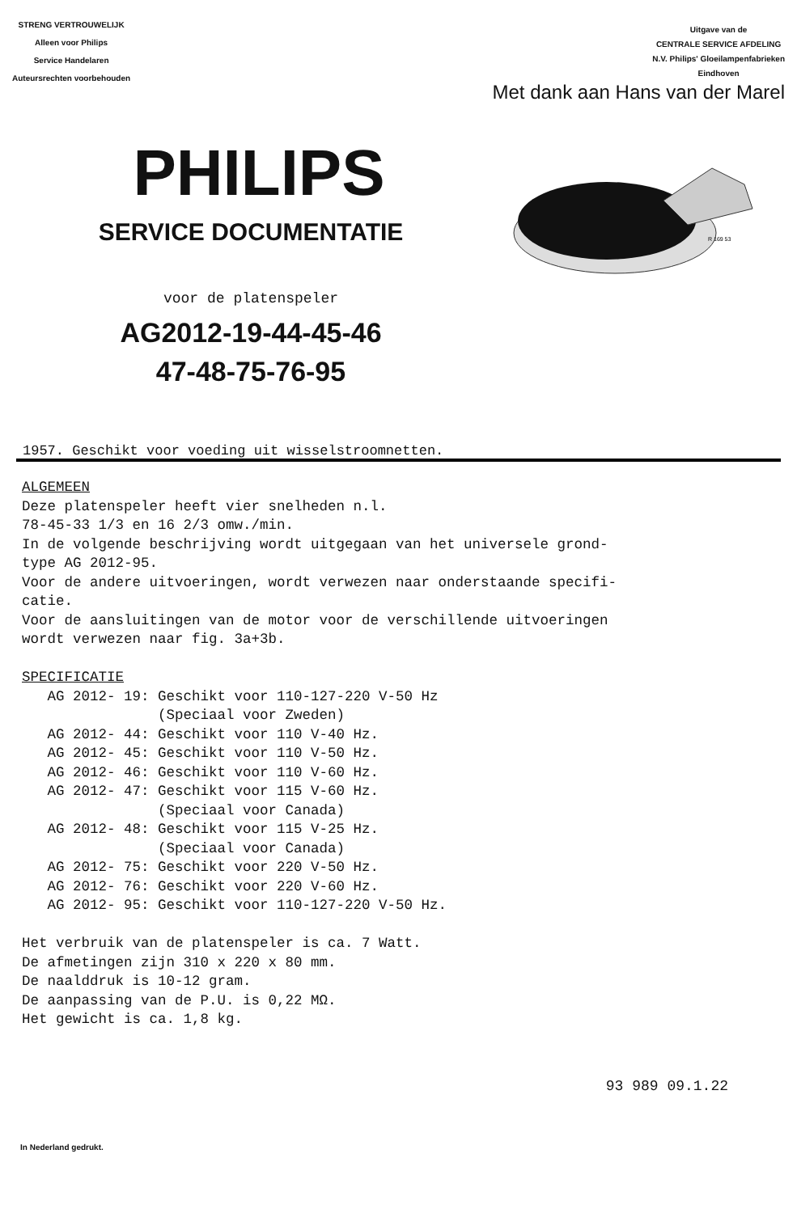STRENG VERTROUWELIJK
Alleen voor Philips
Service Handelaren
Auteursrechten voorbehouden
Uitgave van de
CENTRALE SERVICE AFDELING
N.V. Philips' Gloeilampenfabrieken
Eindhoven
Met dank aan Hans van der Marel
PHILIPS
SERVICE DOCUMENTATIE
voor de platenspeler
AG2012-19-44-45-46
47-48-75-76-95
R 169 53
1957. Geschikt voor voeding uit wisselstroomnetten.
ALGEMEEN Deze platenspeler heeft vier snelheden n.l. 78-45-33 1/3 en 16 2/3 omw./min. In de volgende beschrijving wordt uitgegaan van het universele grond- type AG 2012-95. Voor de andere uitvoeringen, wordt verwezen naar onderstaande specifi- catie. Voor de aansluitingen van de motor voor de verschillende uitvoeringen wordt verwezen naar fig. 3a+3b. SPECIFICATIE AG 2012- 19: Geschikt voor 110-127-220 V-50 Hz (Speciaal voor Zweden) AG 2012- 44: Geschikt voor 110 V-40 Hz. AG 2012- 45: Geschikt voor 110 V-50 Hz. AG 2012- 46: Geschikt voor 110 V-60 Hz. AG 2012- 47: Geschikt voor 115 V-60 Hz. (Speciaal voor Canada) AG 2012- 48: Geschikt voor 115 V-25 Hz. (Speciaal voor Canada) AG 2012- 75: Geschikt voor 220 V-50 Hz. AG 2012- 76: Geschikt voor 220 V-60 Hz. AG 2012- 95: Geschikt voor 110-127-220 V-50 Hz. Het verbruik van de platenspeler is ca. 7 Watt. De afmetingen zijn 310 x 220 x 80 mm. De naalddruk is 10-12 gram. De aanpassing van de P.U. is 0,22 MΩ. Het gewicht is ca. 1,8 kg.
93 989 09.1.22
In Nederland gedrukt.